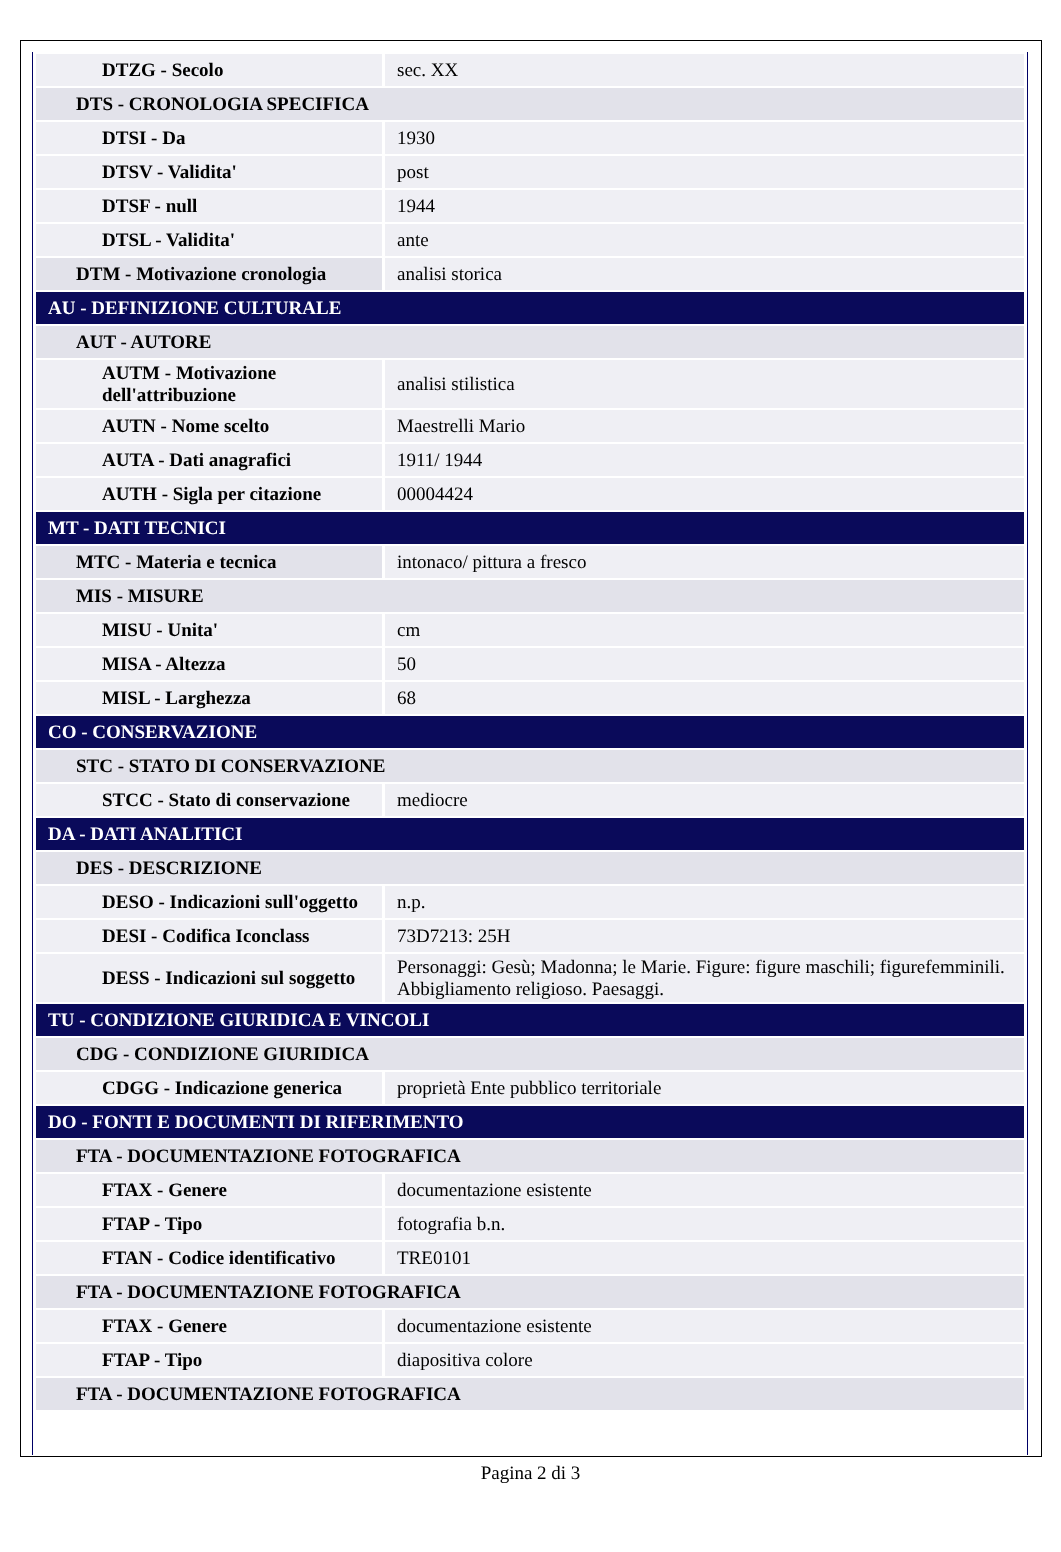| DTZG - Secolo | sec. XX |
| DTS - CRONOLOGIA SPECIFICA | |
| DTSI - Da | 1930 |
| DTSV - Validita' | post |
| DTSF - null | 1944 |
| DTSL - Validita' | ante |
| DTM - Motivazione cronologia | analisi storica |
| AU - DEFINIZIONE CULTURALE | |
| AUT - AUTORE | |
| AUTM - Motivazione dell'attribuzione | analisi stilistica |
| AUTN - Nome scelto | Maestrelli Mario |
| AUTA - Dati anagrafici | 1911/ 1944 |
| AUTH - Sigla per citazione | 00004424 |
| MT - DATI TECNICI | |
| MTC - Materia e tecnica | intonaco/ pittura a fresco |
| MIS - MISURE | |
| MISU - Unita' | cm |
| MISA - Altezza | 50 |
| MISL - Larghezza | 68 |
| CO - CONSERVAZIONE | |
| STC - STATO DI CONSERVAZIONE | |
| STCC - Stato di conservazione | mediocre |
| DA - DATI ANALITICI | |
| DES - DESCRIZIONE | |
| DESO - Indicazioni sull'oggetto | n.p. |
| DESI - Codifica Iconclass | 73D7213: 25H |
| DESS - Indicazioni sul soggetto | Personaggi: Gesù; Madonna; le Marie. Figure: figure maschili; figurefemminili. Abbigliamento religioso. Paesaggi. |
| TU - CONDIZIONE GIURIDICA E VINCOLI | |
| CDG - CONDIZIONE GIURIDICA | |
| CDGG - Indicazione generica | proprietà Ente pubblico territoriale |
| DO - FONTI E DOCUMENTI DI RIFERIMENTO | |
| FTA - DOCUMENTAZIONE FOTOGRAFICA | |
| FTAX - Genere | documentazione esistente |
| FTAP - Tipo | fotografia b.n. |
| FTAN - Codice identificativo | TRE0101 |
| FTA - DOCUMENTAZIONE FOTOGRAFICA | |
| FTAX - Genere | documentazione esistente |
| FTAP - Tipo | diapositiva colore |
| FTA - DOCUMENTAZIONE FOTOGRAFICA | |
Pagina 2 di 3